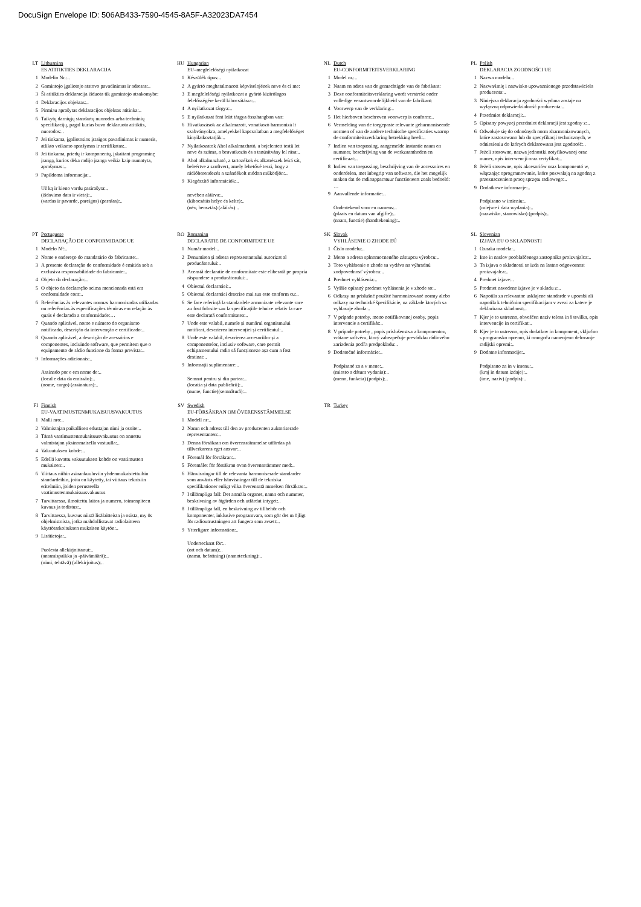DocuSign Envelope ID: 506AB433-7590-4545-8A5F-A32023DA7454
LT Lithuanian
ES ATITIKTIES DEKLARACIJA
1 Modelio Nr.:..
2 Gamintojo įgaliotojo atstovo pavadinimas ir adresas:..
3 Ši atitikties deklaracija išduota tik gamintojo atsakomybe:
4 Deklaracijos objektas:..
5 Pirmiau aprašytas deklaracijos objektas atitinka:..
6 Taikytų darniųjų standartų nuorodos arba techninių specifikacijų, pagal kurias buvo deklaruota atitiktis, nuorodos:..
7 Jei tinkama, įgaliotosios įstaigos pavadinimas ir numeris, atlikto veiksmo aprašymas ir sertifikatas:..
8 Jei tinkama, priedų ir komponentų, įskaitant programinę įrangą, kurios dėka radijo įranga veikia kaip numatyta, aprašymas:..
9 Papildoma informacija:..
Už ką ir kieno vardu pasirašyta:..
(išdavimo data ir vieta):..
(vardas ir pavarde, pareigos) (parašas):..
HU Hungarian
EU–megfelelőségi nyilatkozat
1 Készülék típus:..
2 A gyártó meghatalmazott képviselojének neve és cí me:
3 E megfelelőségi nyilatkozat a gyártó kizárólagos felelősségére kerül kibocsátásra:..
4 A nyilatkozat tárgya:..
5 E nyilatkozat fent leírt tárgya összhangban van:
6 Hivatkozások az alkalmazott, vonatkozó harmonizá lt szabványokra, amelyekkel kapcsolatban a megfelelőséget kinyilatkoztatják:..
7 Nyilatkozatok Ahol alkalmazható, a bejelentett testü let neve és száma, a beavatkozás és a tanúsítvány leí rása:..
8 Ahol alkalmazható, a tartozékok és alkatrészek leírá sát, beleértve a szoftvert, amely lehetővé teszi, hogy a rádióberendezés a szándékolt módon működjön:..
9 Kiegészítő információk:..
nevében aláírva:..
(kibocsátás helye és kelte):..
(név, beosztás) (aláírás):..
NL Dutch
EU-CONFORMITEITSVERKLARING
1 Model nr.:..
2 Naam en adres van de gemachtigde van de fabrikant:
3 Deze conformiteitsverklaring wordt verstrekt onder volledige verantwoordelijkheid van de fabrikant:
4 Voorwerp van de verklaring:..
5 Het hierboven beschreven voorwerp is conform:..
6 Vermelding van de toegepaste relevante geharmoniseerde normen of van de andere technische specificaties waarop de conformiteitsverklaring betrekking heeft:..
7 Indien van toepassing, aangemelde instantie naam en nummer, beschrijving van de werkzaamheden en certificaat:..
8 Indien van toepassing, beschrijving van de accessoires en onderdelen, met inbegrip van software, die het mogelijk maken dat de radioapparatuur functioneert zoals bedoeld: …
9 Aanvullende informatie:..
Ondertekend voor en namens:..
(plaats en datum van afgifte):..
(naam, functie) (handtekening):..
PL Polish
DEKLARACJA ZGODNOŚCI UE
1 Nazwa modelu:..
2 Nazwa/imię i nazwisko upowaznionego przedstawiciela producenta:..
3 Niniejsza deklaracja zgodności wydana zostaje na wyłączną odpowiedzialność producenta:..
4 Przedmiot deklaracji:..
5 Opisany powyzej przedmiot deklaracji jest zgodny z:..
6 Odwołuje się do odnośnych norm zharmonizowanych, które zastosowano lub do specyfikacji technicznych, w odniesieniu do których deklarowana jest zgodność:..
7 Jeżeli stosowne, nazwa jednostki notyfikowanej oraz numer, opis interwencji oraz certyfikat:..
8 Jeżeli stosowne, opis akcesoriów oraz komponentó w, włączając oprogramowanie, które pozwalają na zgodną z przeznaczeniem pracę sprzętu radiowego:..
9 Dodatkowe informacje:..
Podpisano w imieniu:..
(miejsce i data wydania):..
(nazwisko, stanowisko) (podpis):..
PT Portuguese
DECLARAÇÃO DE CONFORMIDADE UE
1 Modelo Nº:..
2 Nome e endereço do mandatário do fabricante:..
3 A presente declaração de conformidade é emitida sob a exclusiva responsabilidade do fabricante:..
4 Objeto da declaração:..
5 O objeto da declaração acima mencionada está em conformidade com:..
6 Referências às relevantes normas harmonizadas utilizadas ou referências às especificações técnicas em relação às quais é declarada a conformidade:…
7 Quando aplicável, nome e número do organismo notificado, descrição da intervenção e certificado:..
8 Quando aplicável, a descrição de acessórios e componentes, incluindo software, que permitem que o equipamento de rádio funcione da forma prevista:..
9 Informações adicionais:..
Assinado por e em nome de:..
(local e data da emissão):..
(nome, cargo) (assinatura):..
RO Romanian
DECLARATIE DE CONFORMITATE UE
1 Număr model:..
2 Denumirea și adresa reprezentantului autorizat al producătorului:..
3 Această declaratie de conformitate este eliberată pe propria răspundere a producătorului:..
4 Obiectul declaratiei:..
5 Obiectul declaratiei descrise mai sus este conform cu:..
6 Se face referință la standardele armonizate relevante care au fost folosite sau la specificațiile tehnice relativ la care este declarată conformitatea:..
7 Unde este valabil, numele și numărul organismului notificat, descrierea intervenției și certificatul:..
8 Unde este valabil, descrierea accesoriilor și a componentelor, inclusiv software, care permit echipamentului radio să funcționeze așa cum a fost destinat:..
9 Informații suplimentare:..
Semnat pentru și din partea:..
(locatia și data publicării):..
(nume, functie)(semnătură):..
SK Slovak
VYHLÁSENIE O ZHODE EÚ
1 Číslo modelu:..
2 Meno a adresa splnomocneného zástupcu výrobcu:..
3 Toto vyhlásenie o zhode sa vydáva na výhradnú zodpovednosť výrobcu:..
4 Predmet vyhlásenia:..
5 Vyššie opísaný predmet vyhlásenia je v zhode so:..
6 Odkazy na príslušné použité harmonizované normy alebo odkazy na technické špecifikácie, na základe ktorých sa vyhlasuje zhoda:..
7 V prípade potreby, meno notifikovanej osoby, popis intervencie a certifikát:..
8 V prípade potreby , popis príslušenstva a komponentov, vrátane softvéru, ktorý zabezpečuje prevádzku rádiového zariadenia podľa predpokladu:..
9 Dodatočné informácie:..
Podpísané za a v mene:..
(miesto a dátum vydania):..
(meno, funkcia) (podpis):..
SL Slovenian
IZJAVA EU O SKLADNOSTI
1 Oznaka modela:..
2 Ime in naslov pooblaščenega zastopnika proizvajalca:..
3 Ta izjava o skladnosti se izda na lastno odgovornost proizvajalca:..
4 Predmet izjave:..
5 Predmet navedene izjave je v skladu z:..
6 Napotila za relevantne usklajene standarde v uporabi ali napotila k tehničnim specifikacijam v zvezi za katere je deklarirana skladnost:..
7 Kjer je to ustrezno, obveščen naziv telesa in š tevilka, opis intervencije in certifikat:..
8 Kjer je to ustrezno, opis dodatkov in komponent, vključno s programsko opremo, ki omogoča namenjeno delovanje radijski opremi:..
9 Dodatne informacije:..
Podpisano za in v imenu:..
(kraj in datum izdaje):..
(ime, naziv) (podpis):..
FI Finnish
EU-VAATIMUSTENMUKAISUUSVAKUUTUS
1 Malli nro:..
2 Valmistajan paikallisen edustajan nimi ja osoite:..
3 Tämä vaatimustenmukaisuusvakuutus on annettu valmistajan yksinomaisella vastuulla:..
4 Vakuutuksen kohde:..
5 Edellä kuvattu vakuutuksen kohde on vaatimusten mukainen:..
6 Viittaus niihin asiaankuuluviin yhdenmukaistettuihin standardeihin, joita on käytetty, tai viittaus teknisiin eritelmiin, joiden perusteella vaatimustenmukaisuusvakuutus
7 Tarvittaessa, ilmoitettu laitos ja numero, toimenpiteen kuvaus ja todistus:..
8 Tarvittaessa, kuvaus niistä lisälaitteista ja osista, my ös ohjelmistoista, jotka mahdollistavat radiolaitteen käyttötarkoituksen mukaisen käytön:..
9 Lisätietoja:..
Puolesta allekirjoittanut:..
(antamispaikka ja -päivämäärä):..
(nimi, tehtävä) (allekirjoitus):..
SV Swedish
EU-FÖRSÄKRAN OM ÖVERENSSTÄMMELSE
1 Modell nr:..
2 Namn och adress till den av producenten auktoriserade representanten:..
3 Denna försäkran om överensstämmelse utfärdas på tillverkarens eget ansvar:..
4 Föremål för försäkran:..
5 Föremålet för försäkran ovan överensstämmer med:..
6 Hänvisningar till de relevanta harmoniserade standarder som använts eller hänvisningar till de tekniska specifikationer enligt vilka överensstä mmelsen försäkras:..
7 I tillämpliga fall: Det anmäla organet, namn och nummer, beskrivning av åtgärden och utfärdat intyget:..
8 I tillämpliga fall, en beskrivning av tillbehör och komponenter, inklusive programvara, som gör det m öjligt för radioutrustningen att fungera som avsett:..
9 Ytterligare information:..
Undertecknat för:..
(ort och datum):..
(namn, befattning) (namnteckning):..
TR Turkey